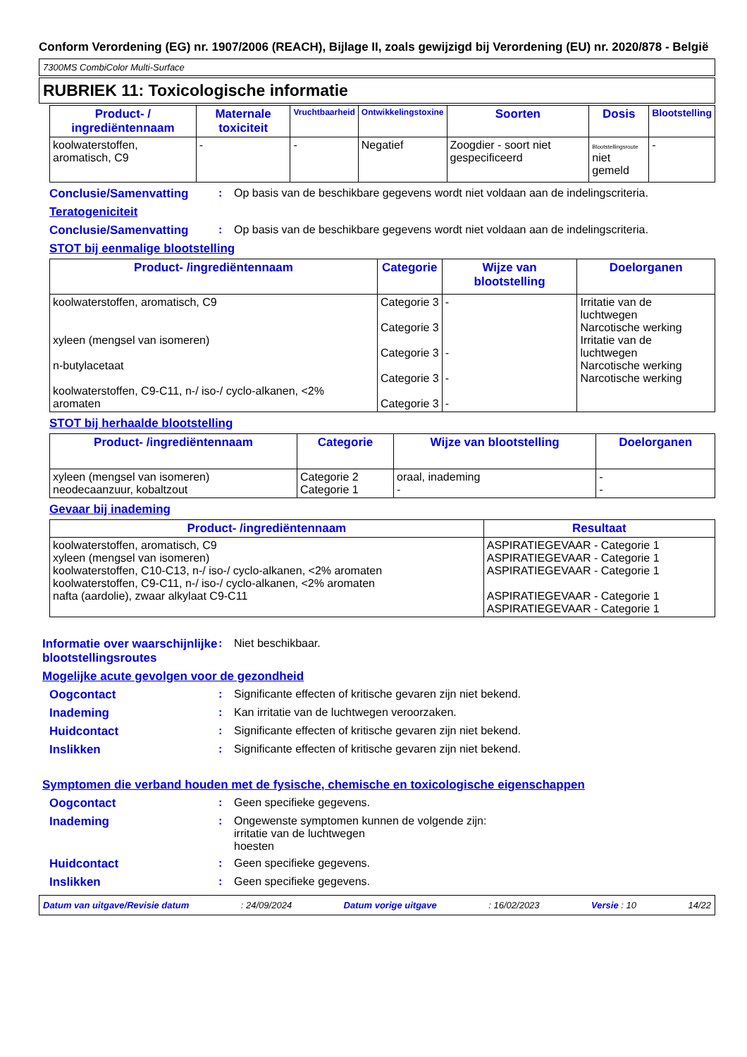Conform Verordening (EG) nr. 1907/2006 (REACH), Bijlage II, zoals gewijzigd bij Verordening (EU) nr. 2020/878 - België
7300MS CombiColor Multi-Surface
RUBRIEK 11: Toxicologische informatie
| Product- / ingrediëntennaam | Maternale toxiciteit | Vruchtbaarheid | Ontwikkelingstoxine | Soorten | Dosis | Blootstelling |
| --- | --- | --- | --- | --- | --- | --- |
| koolwaterstoffen, aromatisch, C9 | - | - | Negatief | Zoogdier - soort niet gespecificeerd | Blootstellingsroute niet gemeld | - |
Conclusie/Samenvatting : Op basis van de beschikbare gegevens wordt niet voldaan aan de indelingscriteria.
Teratogeniciteit
Conclusie/Samenvatting : Op basis van de beschikbare gegevens wordt niet voldaan aan de indelingscriteria.
STOT bij eenmalige blootstelling
| Product- /ingrediëntennaam | Categorie | Wijze van blootstelling | Doelorganen |
| --- | --- | --- | --- |
| koolwaterstoffen, aromatisch, C9 xyleen (mengsel van isomeren) n-butylacetaat koolwaterstoffen, C9-C11, n-/ iso-/ cyclo-alkanen, <2% aromaten | Categorie 3 Categorie 3 Categorie 3 Categorie 3 Categorie 3 | - - - - | Irritatie van de luchtwegen Narcotische werking Irritatie van de luchtwegen Narcotische werking Narcotische werking |
STOT bij herhaalde blootstelling
| Product- /ingrediëntennaam | Categorie | Wijze van blootstelling | Doelorganen |
| --- | --- | --- | --- |
| xyleen (mengsel van isomeren) neodecaanzuur, kobaltzout | Categorie 2 Categorie 1 | oraal, inademing - | - - |
Gevaar bij inademing
| Product- /ingrediëntennaam | Resultaat |
| --- | --- |
| koolwaterstoffen, aromatisch, C9 xyleen (mengsel van isomeren) koolwaterstoffen, C10-C13, n-/ iso-/ cyclo-alkanen, <2% aromaten koolwaterstoffen, C9-C11, n-/ iso-/ cyclo-alkanen, <2% aromaten nafta (aardolie), zwaar alkylaat C9-C11 | ASPIRATIEGEVAAR - Categorie 1 ASPIRATIEGEVAAR - Categorie 1 ASPIRATIEGEVAAR - Categorie 1 ASPIRATIEGEVAAR - Categorie 1 ASPIRATIEGEVAAR - Categorie 1 |
Informatie over waarschijnlijke blootstellingsroutes
: Niet beschikbaar.
Mogelijke acute gevolgen voor de gezondheid
Oogcontact : Significante effecten of kritische gevaren zijn niet bekend.
Inademing : Kan irritatie van de luchtwegen veroorzaken.
Huidcontact : Significante effecten of kritische gevaren zijn niet bekend.
Inslikken : Significante effecten of kritische gevaren zijn niet bekend.
Symptomen die verband houden met de fysische, chemische en toxicologische eigenschappen
Oogcontact : Geen specifieke gegevens.
Inademing : Ongewenste symptomen kunnen de volgende zijn:
irritatie van de luchtwegen
hoesten
Huidcontact : Geen specifieke gegevens.
Inslikken : Geen specifieke gegevens.
Datum van uitgave/Revisie datum: 24/09/2024 Datum vorige uitgave: 16/02/2023 Versie : 10 14/22